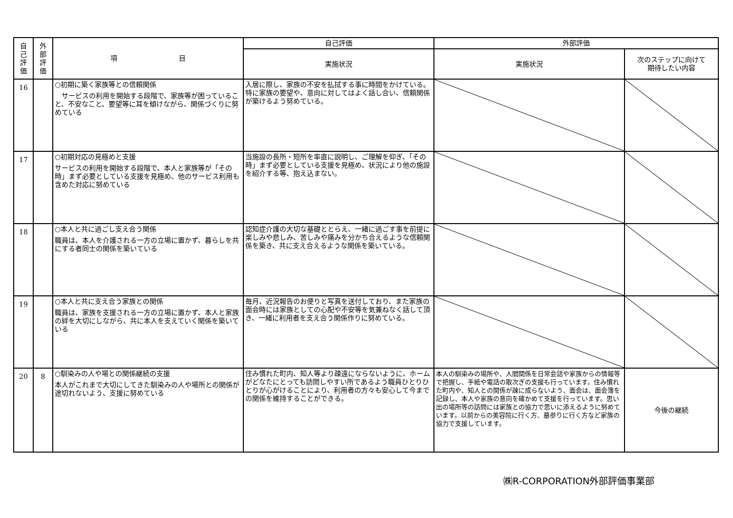| 自 己 評 価 | 外 部 評 価 | 項 目 | 自己評価 | 外部評価 | |
| --- | --- | --- | --- | --- | --- |
| | | | 実施状況 | 実施状況 | 次のステップに向けて 期待したい内容 |
| 16 | | ○初期に築く家族等との信頼関係 サービスの利用を開始する段階で、家族等が困っていること、不安なこと、要望等に耳を傾けながら、関係づくりに努めている | 入居に際し、家族の不安を払拭する事に時間をかけている。特に家族の要望や、意向に対してはよく話し合い、信頼関係が築けるよう努めている。 | | |
| 17 | | ○初期対応の見極めと支援 サービスの利用を開始する段階で、本人と家族等が「その時」まず必要としている支援を見極め、他のサービス利用も含めた対応に努めている | 当施設の長所・短所を率直に説明し、ご理解を仰ぎ、「その時」まず必要としている支援を見極め、状況により他の施設を紹介する等、抱え込まない。 | | |
| 18 | | ○本人と共に過ごし支え合う関係 職員は、本人を介護される一方の立場に置かず、暮らしを共にする者同士の関係を築いている | 認知症介護の大切な基礎ととらえ、一緒に過ごす事を前提に楽しみや悲しみ、苦しみや痛みを分かち合えるような信頼関係を築き、共に支え合えるような関係を築いている。 | | |
| 19 | | ○本人と共に支え合う家族との関係 職員は、家族を支援される一方の立場に置かず、本人と家族の絆を大切にしながら、共に本人を支えていく関係を築いている | 毎月、近況報告のお便りと写真を送付しており、また家族の面会時には家族としての心配や不安等を気兼ねなく話して頂き、一緒に利用者を支え合う関係作りに努めている。 | | |
| 20 | 8 | ○馴染みの人や場との関係継続の支援 本人がこれまで大切にしてきた馴染みの人や場所との関係が途切れないよう、支援に努めている | 住み慣れた町内、知人等より疎遠にならないように、ホームがどなたにとっても訪問しやすい所であるよう職員ひとりひとりが心がけることにより、利用者の方々も安心して今までの関係を維持することができる。 | 本人の馴染みの場所や、人間関係を日常会話や家族からの情報等で把握し、手紙や電話の取次ぎの支援も行っています。住み慣れた町内や、知人との関係が疎に成らないよう、面会は、面会簿を記録し、本人や家族の意向を確かめて支援を行っています。思い出の場所等の訪問には家族との協力で思いに添えるように努めています。以前からの美容院に行く方、墓参りに行く方など家族の協力で支援しています。 | 今後の継続 |
㈱R-CORPORATION外部評価事業部